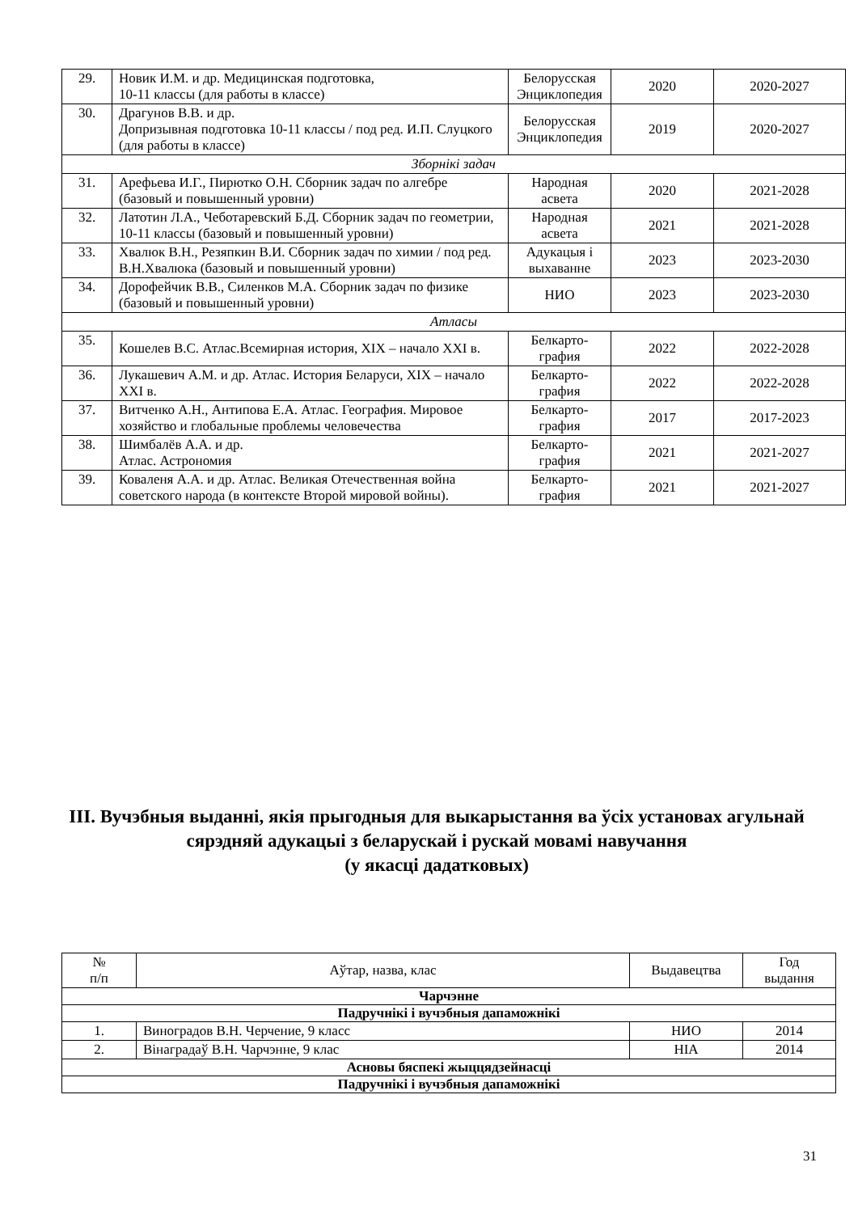| 29. | Новик И.М. и др. Медицинская подготовка, 10-11 классы (для работы в классе) | Белорусская Энциклопедия | 2020 | 2020-2027 |
| 30. | Драгунов В.В. и др. Допризывная подготовка 10-11 классы / под ред. И.П. Слуцкого (для работы в классе) | Белорусская Энциклопедия | 2019 | 2020-2027 |
| Зборнікі задач | | | | |
| 31. | Арефьева И.Г., Пирютко О.Н. Сборник задач по алгебре (базовый и повышенный уровни) | Народная асвета | 2020 | 2021-2028 |
| 32. | Латотин Л.А., Чеботаревский Б.Д. Сборник задач по геометрии, 10-11 классы (базовый и повышенный уровни) | Народная асвета | 2021 | 2021-2028 |
| 33. | Хвалюк В.Н., Резяпкин В.И. Сборник задач по химии / под ред. В.Н.Хвалюка (базовый и повышенный уровни) | Адукацыя і выхаванне | 2023 | 2023-2030 |
| 34. | Дорофейчик В.В., Силенков М.А. Сборник задач по физике (базовый и повышенный уровни) | НИО | 2023 | 2023-2030 |
| Атласы | | | | |
| 35. | Кошелев В.С. Атлас.Всемирная история, XIX – начало XXI в. | Белкарто-графия | 2022 | 2022-2028 |
| 36. | Лукашевич А.М. и др. Атлас. История Беларуси, XIX – начало XXI в. | Белкарто-графия | 2022 | 2022-2028 |
| 37. | Витченко А.Н., Антипова Е.А. Атлас. География. Мировое хозяйство и глобальные проблемы человечества | Белкарто-графия | 2017 | 2017-2023 |
| 38. | Шимбалёв А.А. и др. Атлас. Астрономия | Белкарто-графия | 2021 | 2021-2027 |
| 39. | Коваленя А.А. и др. Атлас. Великая Отечественная война советского народа (в контексте Второй мировой войны). | Белкарто-графия | 2021 | 2021-2027 |
III. Вучэбныя выданні, якія прыгодныя для выкарыстання ва ўсіх установах агульнай сярэдняй адукацыі з беларускай і рускай мовамі навучання
(у якасці дадатковых)
| № п/п | Аўтар, назва, клас | Выдавецтва | Год выдання |
| --- | --- | --- | --- |
| Чарчэнне | | | |
| Падручнікі і вучэбныя дапаможнікі | | | |
| 1. | Виноградов В.Н. Черчение, 9 класс | НИО | 2014 |
| 2. | Вінаградаў В.Н. Чарчэнне, 9 клас | НІА | 2014 |
| Асновы бяспекі жыццядзейнасці | | | |
| Падручнікі і вучэбныя дапаможнікі | | | |
31